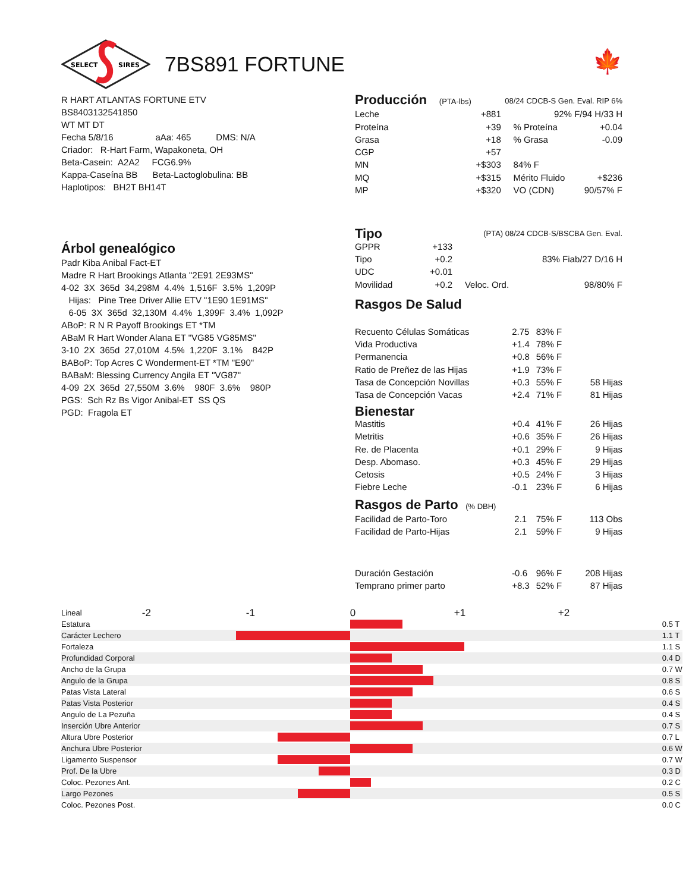SELECT
SIRES
7BS891 FORTUNE
🍁
R HART ATLANTAS FORTUNE ETV
BS8403132541850
WT MT DT
Fecha 5/8/16 aAa: 465 DMS: N/A
Criador: R-Hart Farm, Wapakoneta, OH
Beta-Casein: A2A2 FCG6.9%
Kappa-Caseína BB Beta-Lactoglobulina: BB
Haplotipos: BH2T BH14T
Árbol genealógico
Padr Kiba Anibal Fact-ET
Madre R Hart Brookings Atlanta "2E91 2E93MS"
4-02 3X 365d 34,298M 4.4% 1,516F 3.5% 1,209P
Hijas: Pine Tree Driver Allie ETV "1E90 1E91MS"
6-05 3X 365d 32,130M 4.4% 1,399F 3.4% 1,092P
ABoP: R N R Payoff Brookings ET *TM
ABaM R Hart Wonder Alana ET "VG85 VG85MS"
3-10 2X 365d 27,010M 4.5% 1,220F 3.1% 842P
BABoP: Top Acres C Wonderment-ET *TM "E90"
BABaM: Blessing Currency Angila ET "VG87"
4-09 2X 365d 27,550M 3.6% 980F 3.6% 980P
PGS: Sch Rz Bs Vigor Anibal-ET SS QS
PGD: Fragola ET
| Producción (PTA-lbs) | | 08/24 CDCB-S Gen. Eval. RIP 6% | |
| Leche | +881 | 92% F/94 H/33 H | |
| Proteína | +39 | % Proteína | +0.04 |
| Grasa | +18 | % Grasa | -0.09 |
| CGP | +57 | | |
| MN | +$303 | 84% F | |
| MQ | +$315 | Mérito Fluido | +$236 |
| MP | +$320 | VO (CDN) | 90/57% F |
| Tipo | (PTA) 08/24 CDCB-S/BSCBA Gen. Eval. | | |
| GPPR | +133 | | |
| Tipo | +0.2 | 83% Fiab/27 D/16 H | |
| UDC | +0.01 | | |
| Movilidad | +0.2 | Veloc. Ord. | 98/80% F |
Rasgos De Salud
| Recuento Células Somáticas | 2.75 | 83% F | |
| Vida Productiva | +1.4 | 78% F | |
| Permanencia | +0.8 | 56% F | |
| Ratio de Preñez de las Hijas | +1.9 | 73% F | |
| Tasa de Concepción Novillas | +0.3 | 55% F | 58 Hijas |
| Tasa de Concepción Vacas | +2.4 | 71% F | 81 Hijas |
| Bienestar | | | |
| Mastitis | +0.4 | 41% F | 26 Hijas |
| Metritis | +0.6 | 35% F | 26 Hijas |
| Re. de Placenta | +0.1 | 29% F | 9 Hijas |
| Desp. Abomaso. | +0.3 | 45% F | 29 Hijas |
| Cetosis | +0.5 | 24% F | 3 Hijas |
| Fiebre Leche | -0.1 | 23% F | 6 Hijas |
| Rasgos de Parto (% DBH) | | | |
| Facilidad de Parto-Toro | 2.1 | 75% F | 113 Obs |
| Facilidad de Parto-Hijas | 2.1 | 59% F | 9 Hijas |
| Duración Gestación | -0.6 | 96% F | 208 Hijas |
| Temprano primer parto | +8.3 | 52% F | 87 Hijas |
| Lineal | -2 -1 0 +1 +2 | |
| Estatura | | 0.5 T |
| Carácter Lechero | | 1.1 T |
| Fortaleza | | 1.1 S |
| Profundidad Corporal | | 0.4 D |
| Ancho de la Grupa | | 0.7 W |
| Angulo de la Grupa | | 0.8 S |
| Patas Vista Lateral | | 0.6 S |
| Patas Vista Posterior | | 0.4 S |
| Angulo de La Pezuña | | 0.4 S |
| Inserción Ubre Anterior | | 0.7 S |
| Altura Ubre Posterior | | 0.7 L |
| Anchura Ubre Posterior | | 0.6 W |
| Ligamento Suspensor | | 0.7 W |
| Prof. De la Ubre | | 0.3 D |
| Coloc. Pezones Ant. | | 0.2 C |
| Largo Pezones | | 0.5 S |
| Coloc. Pezones Post. | | 0.0 C |